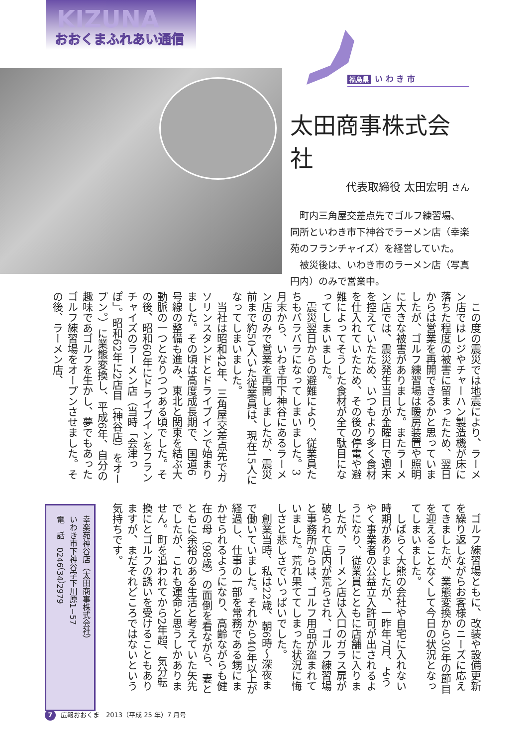KIZUNA
おおくまふれあい通信
福島県 い わ き 市
太田商事株式会社
代表取締役 太田宏明 さん
町内三角屋交差点先でゴルフ練習場、同所といわき市下神谷でラーメン店（幸楽苑のフランチャイズ）を経営していた。
被災後は、いわき市のラーメン店（写真円内）のみで営業中。
この度の震災では地震により、ラーメン店ではレジやチャーハン製造機が床に落ちた程度の被害に留まったため、翌日からは営業を再開できるかと思っていましたが、ゴルフ練習場は暖房装置や照明に大きな被害がありました。またラーメン店では、震災発生当日が金曜日で週末を控えていたため、いつもより多く食材を仕入れていたため、その後の停電や避難によってそうした食材が全て駄目になってしまいました。
震災翌日からの避難により、従業員たちもバラバラになってしまいました。3月末から、いわき市下神谷にあるラーメン店のみで営業を再開しましたが、震災前まで約50人いた従業員は、現在15人になってしまいました。
当社は昭和42年、三角屋交差点先でガソリンスタンドとドライブインで始まりました。その頃は高度成長期で、国道6号線の整備も進み、東北と関東を結ぶ大動脈の一つとなりつつある頃でした。その後、昭和60年にドライブインをフランチャイズのラーメン店（当時「会津っぽ」。昭和62年に2店目（神谷店）をオープン。）に業態変換し、平成6年、自分の趣味であゴルフを生かし、夢でもあったゴルフ練習場をオープンさせました。その後、ラーメン店、
ゴルフ練習場ともに、改装や設備更新を繰り返しながらお客様のニーズに応えてきましたが、業態変換から30年の節目を迎えることなくして今日の状況となってしまいました。
しばらく大熊の会社や自宅に入れない時期がありましたが、一昨年7月、ようやく事業者の公益立入許可が出されるようになり、従業員とともに店舗に入りましたが、ラーメン店は入口のガラス扉が破られて店内が荒らされ、ゴルフ練習場と事務所からは、ゴルフ用品が盗まれていました。荒れ果ててしまった状況に悔しさと悲しさでいっぱいでした。
創業当時、私は22歳、朝6時〜深夜まで働いていました。それから40年以上が経過し、仕事の一部を常務である甥にまかせられるようになり、高齢ながらも健在の母（98歳）の面倒を看ながら、妻とともに余裕のある生活と考えていた矢先でしたが、これも運命と思うしかありません。町を追われてから2年超、気分転換にとゴルフの誘いを受けることもありますが、まだそれどころではないという気持ちです。
幸楽苑神谷店（太田商事株式会社）
いわき市下神谷字下川原1−57
電　話　0246（34）2979
7 広報おおくま　2013（平成 25 年）7 月号